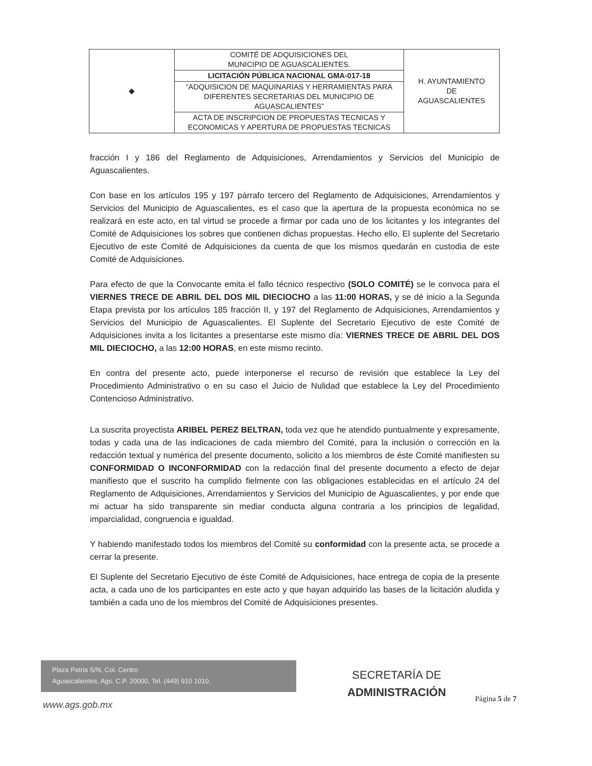| ◆ | COMITÉ DE ADQUISICIONES DEL MUNICIPIO DE AGUASCALIENTES. | H. AYUNTAMIENTO DE AGUASCALIENTES |
| | LICITACIÓN PÚBLICA NACIONAL GMA-017-18 | |
| | “ADQUISICION DE MAQUINARIAS Y HERRAMIENTAS PARA DIFERENTES SECRETARIAS DEL MUNICIPIO DE AGUASCALIENTES” | |
| | ACTA DE INSCRIPCION DE PROPUESTAS TECNICAS Y ECONOMICAS Y APERTURA DE PROPUESTAS TECNICAS | |
fracción I y 186 del Reglamento de Adquisiciones, Arrendamientos y Servicios del Municipio de Aguascalientes.
Con base en los artículos 195 y 197 párrafo tercero del Reglamento de Adquisiciones, Arrendamientos y Servicios del Municipio de Aguascalientes, es el caso que la apertura de la propuesta económica no se realizará en este acto, en tal virtud se procede a firmar por cada uno de los licitantes y los integrantes del Comité de Adquisiciones los sobres que contienen dichas propuestas. Hecho ello, El suplente del Secretario Ejecutivo de este Comité de Adquisiciones da cuenta de que los mismos quedarán en custodia de este Comité de Adquisiciones.
Para efecto de que la Convocante emita el fallo técnico respectivo (SOLO COMITÉ) se le convoca para el VIERNES TRECE DE ABRIL DEL DOS MIL DIECIOCHO a las 11:00 HORAS, y se dé inicio a la Segunda Etapa prevista por los artículos 185 fracción II, y 197 del Reglamento de Adquisiciones, Arrendamientos y Servicios del Municipio de Aguascalientes. El Suplente del Secretario Ejecutivo de este Comité de Adquisiciones invita a los licitantes a presentarse este mismo día: VIERNES TRECE DE ABRIL DEL DOS MIL DIECIOCHO, a las 12:00 HORAS, en este mismo recinto.
En contra del presente acto, puede interponerse el recurso de revisión que establece la Ley del Procedimiento Administrativo o en su caso el Juicio de Nulidad que establece la Ley del Procedimiento Contencioso Administrativo.
La suscrita proyectista ARIBEL PEREZ BELTRAN, toda vez que he atendido puntualmente y expresamente, todas y cada una de las indicaciones de cada miembro del Comité, para la inclusión o corrección en la redacción textual y numérica del presente documento, solicito a los miembros de éste Comité manifiesten su CONFORMIDAD O INCONFORMIDAD con la redacción final del presente documento a efecto de dejar manifiesto que el suscrito ha cumplido fielmente con las obligaciones establecidas en el artículo 24 del Reglamento de Adquisiciones, Arrendamientos y Servicios del Municipio de Aguascalientes, y por ende que mi actuar ha sido transparente sin mediar conducta alguna contraria a los principios de legalidad, imparcialidad, congruencia e igualdad.
Y habiendo manifestado todos los miembros del Comité su conformidad con la presente acta, se procede a cerrar la presente.
El Suplente del Secretario Ejecutivo de éste Comité de Adquisiciones, hace entrega de copia de la presente acta, a cada uno de los participantes en este acto y que hayan adquirido las bases de la licitación aludida y también a cada uno de los miembros del Comité de Adquisiciones presentes.
Plaza Patria S/N, Col. Centro
Aguascalientes, Ags. C.P. 20000, Tel. (449) 910 1010.
www.ags.gob.mx
SECRETARÍA DE
ADMINISTRACIÓN
Página 5 de 7